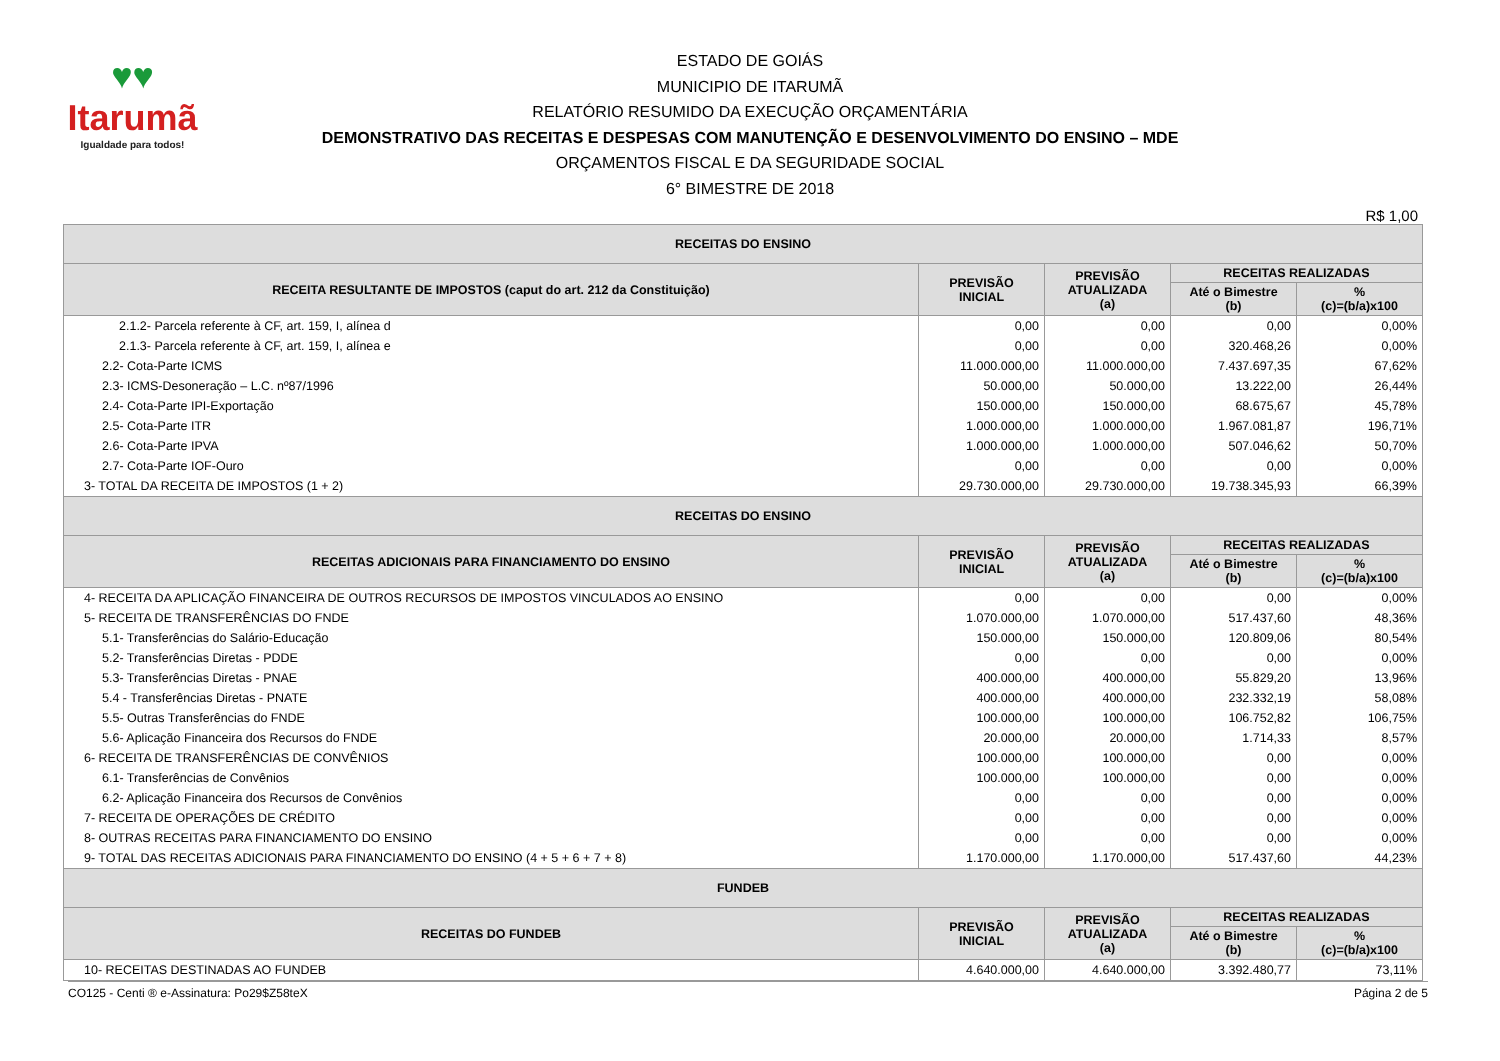♥♥
Itarumã
Igualdade para todos!
ESTADO DE GOIÁS
MUNICIPIO DE ITARUMÃ
RELATÓRIO RESUMIDO DA EXECUÇÃO ORÇAMENTÁRIA
DEMONSTRATIVO DAS RECEITAS E DESPESAS COM MANUTENÇÃO E DESENVOLVIMENTO DO ENSINO – MDE
ORÇAMENTOS FISCAL E DA SEGURIDADE SOCIAL
6° BIMESTRE DE 2018
R$ 1,00
| RECEITAS DO ENSINO | | | | |
| --- | --- | --- | --- | --- |
| RECEITA RESULTANTE DE IMPOSTOS (caput do art. 212 da Constituição) | PREVISÃO INICIAL | PREVISÃO ATUALIZADA (a) | RECEITAS REALIZADAS | |
| | | | Até o Bimestre (b) | % (c)=(b/a)x100 |
| 2.1.2- Parcela referente à CF, art. 159, I, alínea d | 0,00 | 0,00 | 0,00 | 0,00% |
| 2.1.3- Parcela referente à CF, art. 159, I, alínea e | 0,00 | 0,00 | 320.468,26 | 0,00% |
| 2.2- Cota-Parte ICMS | 11.000.000,00 | 11.000.000,00 | 7.437.697,35 | 67,62% |
| 2.3- ICMS-Desoneração – L.C. nº87/1996 | 50.000,00 | 50.000,00 | 13.222,00 | 26,44% |
| 2.4- Cota-Parte IPI-Exportação | 150.000,00 | 150.000,00 | 68.675,67 | 45,78% |
| 2.5- Cota-Parte ITR | 1.000.000,00 | 1.000.000,00 | 1.967.081,87 | 196,71% |
| 2.6- Cota-Parte IPVA | 1.000.000,00 | 1.000.000,00 | 507.046,62 | 50,70% |
| 2.7- Cota-Parte IOF-Ouro | 0,00 | 0,00 | 0,00 | 0,00% |
| 3- TOTAL DA RECEITA DE IMPOSTOS (1 + 2) | 29.730.000,00 | 29.730.000,00 | 19.738.345,93 | 66,39% |
| RECEITAS DO ENSINO | | | | |
| RECEITAS ADICIONAIS PARA FINANCIAMENTO DO ENSINO | PREVISÃO INICIAL | PREVISÃO ATUALIZADA (a) | RECEITAS REALIZADAS | |
| | | | Até o Bimestre (b) | % (c)=(b/a)x100 |
| 4- RECEITA DA APLICAÇÃO FINANCEIRA DE OUTROS RECURSOS DE IMPOSTOS VINCULADOS AO ENSINO | 0,00 | 0,00 | 0,00 | 0,00% |
| 5- RECEITA DE TRANSFERÊNCIAS DO FNDE | 1.070.000,00 | 1.070.000,00 | 517.437,60 | 48,36% |
| 5.1- Transferências do Salário-Educação | 150.000,00 | 150.000,00 | 120.809,06 | 80,54% |
| 5.2- Transferências Diretas - PDDE | 0,00 | 0,00 | 0,00 | 0,00% |
| 5.3- Transferências Diretas - PNAE | 400.000,00 | 400.000,00 | 55.829,20 | 13,96% |
| 5.4 - Transferências Diretas - PNATE | 400.000,00 | 400.000,00 | 232.332,19 | 58,08% |
| 5.5- Outras Transferências do FNDE | 100.000,00 | 100.000,00 | 106.752,82 | 106,75% |
| 5.6- Aplicação Financeira dos Recursos do FNDE | 20.000,00 | 20.000,00 | 1.714,33 | 8,57% |
| 6- RECEITA DE TRANSFERÊNCIAS DE CONVÊNIOS | 100.000,00 | 100.000,00 | 0,00 | 0,00% |
| 6.1- Transferências de Convênios | 100.000,00 | 100.000,00 | 0,00 | 0,00% |
| 6.2- Aplicação Financeira dos Recursos de Convênios | 0,00 | 0,00 | 0,00 | 0,00% |
| 7- RECEITA DE OPERAÇÕES DE CRÉDITO | 0,00 | 0,00 | 0,00 | 0,00% |
| 8- OUTRAS RECEITAS PARA FINANCIAMENTO DO ENSINO | 0,00 | 0,00 | 0,00 | 0,00% |
| 9- TOTAL DAS RECEITAS ADICIONAIS PARA FINANCIAMENTO DO ENSINO (4 + 5 + 6 + 7 + 8) | 1.170.000,00 | 1.170.000,00 | 517.437,60 | 44,23% |
| FUNDEB | | | | |
| RECEITAS DO FUNDEB | PREVISÃO INICIAL | PREVISÃO ATUALIZADA (a) | RECEITAS REALIZADAS | |
| | | | Até o Bimestre (b) | % (c)=(b/a)x100 |
| 10- RECEITAS DESTINADAS AO FUNDEB | 4.640.000,00 | 4.640.000,00 | 3.392.480,77 | 73,11% |
CO125 - Centi ® e-Assinatura: Po29$Z58teX Página 2 de 5